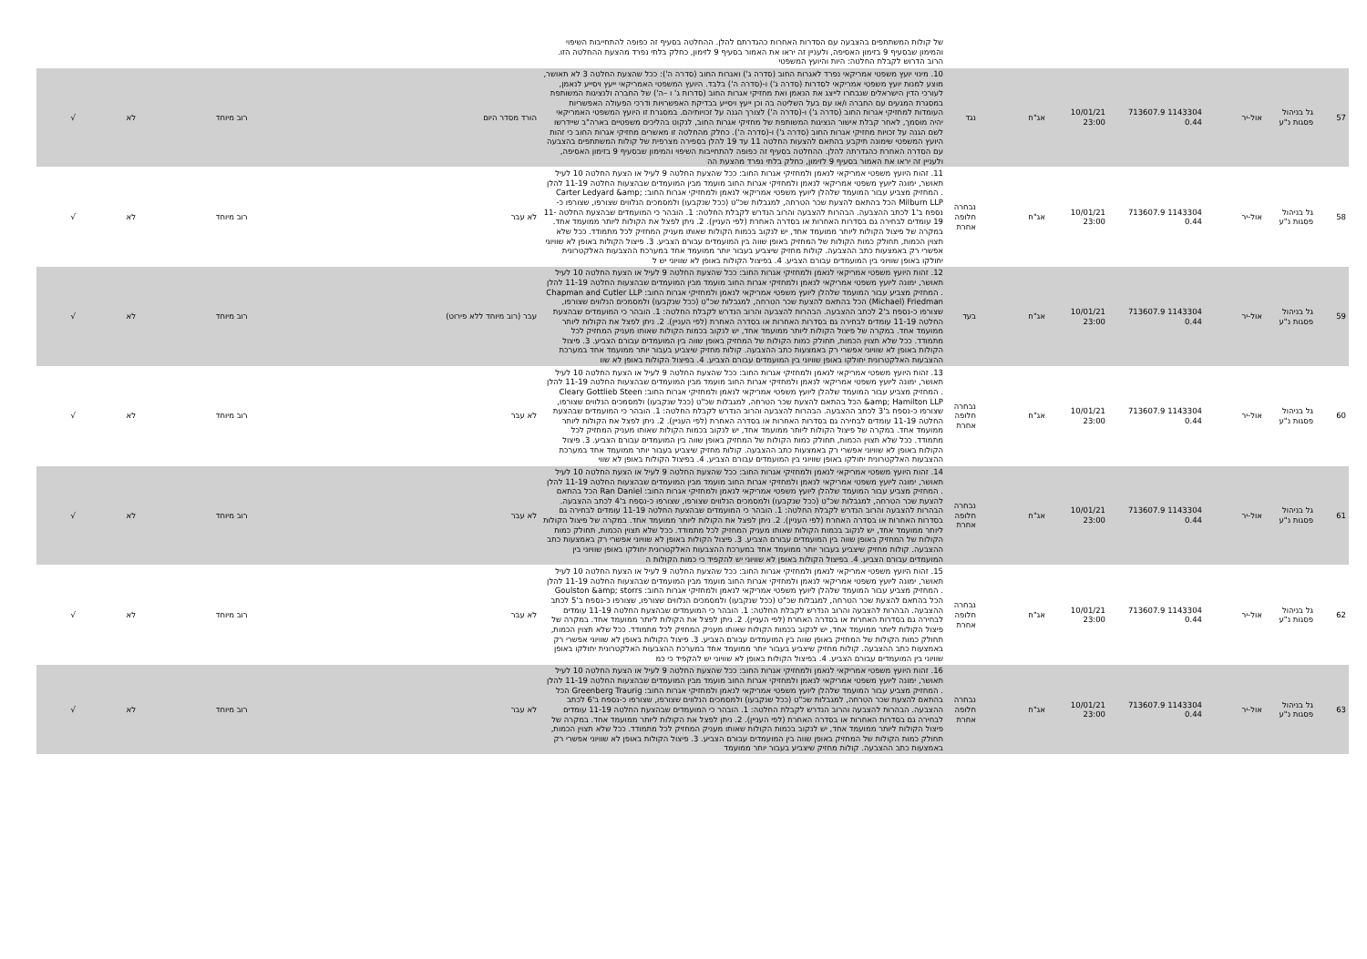| | | | | | | | של קולות המשתתפים בהצבעה עם הסדרות האחרות כהגדרתם להלן. ההחלטה בסעיף זה כפופה להתחייבות השיפוי והמימון שבסעיף 9 בזימון האסיפה, ולעניין זה יראו את האמור בסעיף 9 לזימון, כחלק בלתי נפרד מהצעת ההחלטה הזו. הרוב הדרוש לקבלת החלטה: היות והיועץ המשפטי | | | | |
| 57 | גל בניהול פסגות נ"ע | אול-יר | 1143304 713607.9 0.44 | 10/01/21 23:00 | אג"ח | נגד | 10. מינוי יועץ משפטי אמריקאי נפרד לאגרות החוב (סדרה ג') ואגרות החוב (סדרה ה'): ככל שהצעת החלטה 3 לא תאושר, מוצע למנות יועץ משפטי אמריקאי לסדרות (סדרה ג') ו-(סדרה ה') בלבד. היועץ המשפטי האמריקאי ייעץ ויסייע לנאמן, לעורכי הדין הישראלים שנבחרו לייצג את הנאמן ואת מחזיקי אגרות החוב (סדרות ג' ו –ה') של החברה ולנציגות המשותפת במסגרת המגעים עם החברה ו/או עם בעל השליטה בה וכן ייעץ ויסייע בבדיקת האפשרויות ודרכי הפעולה האפשריות העומדות למחזיקי אגרות החוב (סדרה ג') ו-(סדרה ה') לצורך הגנה על זכויותיהם. במסגרת זו היועץ המשפטי האמריקאי יהיה מוסמך, לאחר קבלת אישור הנציגות המשותפת של מחזיקי אגרות החוב, לנקוט בהליכים משפטיים בארה"ב שיידרשו לשם הגנה על זכויות מחזיקי אגרות החוב (סדרה ג') ו-(סדרה ה'). כחלק מהחלטה זו מאשרים מחזיקי אגרות החוב כי זהות היועץ המשפטי שימונה תיקבע בהתאם להצעות החלטה 11 עד 19 להלן בספירה מצרפית של קולות המשתתפים בהצבעה עם הסדרה האחרת כהגדרתה להלן. ההחלטה בסעיף זה כפופה להתחייבות השיפוי והמימון שבסעיף 9 בזימון האסיפה, ולעניין זה יראו את האמור בסעיף 9 לזימון, כחלק בלתי נפרד מהצעת הה | הורד מסדר היום | רוב מיוחד | לא | √ |
| 58 | גל בניהול פסגות נ"ע | אול-יר | 1143304 713607.9 0.44 | 10/01/21 23:00 | אג"ח | נבחרה חלופה אחרת | 11. זהות היועץ משפטי אמריקאי לנאמן ולמחזיקי אגרות החוב: ככל שהצעת החלטה 9 לעיל או הצעת החלטה 10 לעיל תאושר, ימונה ליועץ משפטי אמריקאי לנאמן ולמחזיקי אגרות החוב מועמד מבין המועמדים שבהצעות החלטה 11-19 להלן . המחזיק מצביע עבור המועמד שלהלן ליועץ משפטי אמריקאי לנאמן ולמחזיקי אגרות החוב: Carter Ledyard &amp; Milburn LLP הכל בהתאם להצעת שכר הטרחה, למגבלות שכ"ט (ככל שנקבעו) ולמסמכים הנלווים שצורפו, שצורפו כ-נספח ב'1 לכתב ההצבעה. הבהרות להצבעה והרוב הנדרש לקבלת החלטה: 1. הובהר כי המועמדים שבהצעת החלטה 11-19 עומדים לבחירה גם בסדרות האחרות או בסדרה האחרת (לפי העניין). 2. ניתן לפצל את הקולות ליותר ממועמד אחד. במקרה של פיצול הקולות ליותר ממועמד אחד, יש לנקוב בכמות הקולות שאותו מעניק המחזיק לכל מתמודד. ככל שלא תצוין הכמות, תחולק כמות הקולות של המחזיק באופן שווה בין המועמדים עבורם הצביע. 3. פיצול הקולות באופן לא שוויוני אפשרי רק באמצעות כתב ההצבעה. קולות מחזיק שיצביע בעבור יותר ממועמד אחד במערכת ההצבעות האלקטרונית יחולקו באופן שוויוני בין המועמדים עבורם הצביע. 4. בפיצול הקולות באופן לא שוויוני יש ל | לא עבר | רוב מיוחד | לא | √ |
| 59 | גל בניהול פסגות נ"ע | אול-יר | 1143304 713607.9 0.44 | 10/01/21 23:00 | אג"ח | בעד | 12. זהות היועץ משפטי אמריקאי לנאמן ולמחזיקי אגרות החוב: ככל שהצעת החלטה 9 לעיל או הצעת החלטה 10 לעיל תאושר, ימונה ליועץ משפטי אמריקאי לנאמן ולמחזיקי אגרות החוב מועמד מבין המועמדים שבהצעות החלטה 11-19 להלן . המחזיק מצביע עבור המועמד שלהלן ליועץ משפטי אמריקאי לנאמן ולמחזיקי אגרות החוב: Chapman and Cutler LLP (Michael) Friedman הכל בהתאם להצעת שכר הטרחה, למגבלות שכ"ט (ככל שנקבעו) ולמסמכים הנלווים שצורפו, שצורפו כ-נספח ב'2 לכתב ההצבעה. הבהרות להצבעה והרוב הנדרש לקבלת החלטה: 1. הובהר כי המועמדים שבהצעת החלטה 11-19 עומדים לבחירה גם בסדרות האחרות או בסדרה האחרת (לפי העניין). 2. ניתן לפצל את הקולות ליותר ממועמד אחד. במקרה של פיצול הקולות ליותר ממועמד אחד, יש לנקוב בכמות הקולות שאותו מעניק המחזיק לכל מתמודד. ככל שלא תצוין הכמות, תחולק כמות הקולות של המחזיק באופן שווה בין המועמדים עבורם הצביע. 3. פיצול הקולות באופן לא שוויוני אפשרי רק באמצעות כתב ההצבעה. קולות מחזיק שיצביע בעבור יותר ממועמד אחד במערכת ההצבעות האלקטרונית יחולקו באופן שוויוני בין המועמדים עבורם הצביע. 4. בפיצול הקולות באופן לא שוו | עבר (רוב מיוחד ללא פירוט) | רוב מיוחד | לא | √ |
| 60 | גל בניהול פסגות נ"ע | אול-יר | 1143304 713607.9 0.44 | 10/01/21 23:00 | אג"ח | נבחרה חלופה אחרת | 13. זהות היועץ משפטי אמריקאי לנאמן ולמחזיקי אגרות החוב: ככל שהצעת החלטה 9 לעיל או הצעת החלטה 10 לעיל תאושר, ימונה ליועץ משפטי אמריקאי לנאמן ולמחזיקי אגרות החוב מועמד מבין המועמדים שבהצעות החלטה 11-19 להלן . המחזיק מצביע עבור המועמד שלהלן ליועץ משפטי אמריקאי לנאמן ולמחזיקי אגרות החוב: Cleary Gottlieb Steen &amp; Hamilton LLP הכל בהתאם להצעת שכר הטרחה, למגבלות שכ"ט (ככל שנקבעו) ולמסמכים הנלווים שצורפו, שצורפו כ-נספח ב'3 לכתב ההצבעה. הבהרות להצבעה והרוב הנדרש לקבלת החלטה: 1. הובהר כי המועמדים שבהצעת החלטה 11-19 עומדים לבחירה גם בסדרות האחרות או בסדרה האחרת (לפי העניין). 2. ניתן לפצל את הקולות ליותר ממועמד אחד. במקרה של פיצול הקולות ליותר ממועמד אחד, יש לנקוב בכמות הקולות שאותו מעניק המחזיק לכל מתמודד. ככל שלא תצוין הכמות, תחולק כמות הקולות של המחזיק באופן שווה בין המועמדים עבורם הצביע. 3. פיצול הקולות באופן לא שוויוני אפשרי רק באמצעות כתב ההצבעה. קולות מחזיק שיצביע בעבור יותר ממועמד אחד במערכת ההצבעות האלקטרונית יחולקו באופן שוויוני בין המועמדים עבורם הצביע. 4. בפיצול הקולות באופן לא שווי | לא עבר | רוב מיוחד | לא | √ |
| 61 | גל בניהול פסגות נ"ע | אול-יר | 1143304 713607.9 0.44 | 10/01/21 23:00 | אג"ח | נבחרה חלופה אחרת | 14. זהות היועץ משפטי אמריקאי לנאמן ולמחזיקי אגרות החוב: ככל שהצעת החלטה 9 לעיל או הצעת החלטה 10 לעיל תאושר, ימונה ליועץ משפטי אמריקאי לנאמן ולמחזיקי אגרות החוב מועמד מבין המועמדים שבהצעות החלטה 11-19 להלן . המחזיק מצביע עבור המועמד שלהלן ליועץ משפטי אמריקאי לנאמן ולמחזיקי אגרות החוב: Ran Daniel הכל בהתאם להצעת שכר הטרחה, למגבלות שכ"ט (ככל שנקבעו) ולמסמכים הנלווים שצורפו, שצורפו כ-נספח ב'4 לכתב ההצבעה. הבהרות להצבעה והרוב הנדרש לקבלת החלטה: 1. הובהר כי המועמדים שבהצעת החלטה 11-19 עומדים לבחירה גם בסדרות האחרות או בסדרה האחרת (לפי העניין). 2. ניתן לפצל את הקולות ליותר ממועמד אחד. במקרה של פיצול הקולות ליותר ממועמד אחד, יש לנקוב בכמות הקולות שאותו מעניק המחזיק לכל מתמודד. ככל שלא תצוין הכמות, תחולק כמות הקולות של המחזיק באופן שווה בין המועמדים עבורם הצביע. 3. פיצול הקולות באופן לא שוויוני אפשרי רק באמצעות כתב ההצבעה. קולות מחזיק שיצביע בעבור יותר ממועמד אחד במערכת ההצבעות האלקטרונית יחולקו באופן שוויוני בין המועמדים עבורם הצביע. 4. בפיצול הקולות באופן לא שוויוני יש להקפיד כי כמות הקולות ה | לא עבר | רוב מיוחד | לא | √ |
| 62 | גל בניהול פסגות נ"ע | אול-יר | 1143304 713607.9 0.44 | 10/01/21 23:00 | אג"ח | נבחרה חלופה אחרת | 15. זהות היועץ משפטי אמריקאי לנאמן ולמחזיקי אגרות החוב: ככל שהצעת החלטה 9 לעיל או הצעת החלטה 10 לעיל תאושר, ימונה ליועץ משפטי אמריקאי לנאמן ולמחזיקי אגרות החוב מועמד מבין המועמדים שבהצעות החלטה 11-19 להלן . המחזיק מצביע עבור המועמד שלהלן ליועץ משפטי אמריקאי לנאמן ולמחזיקי אגרות החוב: Goulston &amp; storrs הכל בהתאם להצעת שכר הטרחה, למגבלות שכ"ט (ככל שנקבעו) ולמסמכים הנלווים שצורפו, שצורפו כ-נספח ב'5 לכתב ההצבעה. הבהרות להצבעה והרוב הנדרש לקבלת החלטה: 1. הובהר כי המועמדים שבהצעת החלטה 11-19 עומדים לבחירה גם בסדרות האחרות או בסדרה האחרת (לפי העניין). 2. ניתן לפצל את הקולות ליותר ממועמד אחד. במקרה של פיצול הקולות ליותר ממועמד אחד, יש לנקוב בכמות הקולות שאותו מעניק המחזיק לכל מתמודד. ככל שלא תצוין הכמות, תחולק כמות הקולות של המחזיק באופן שווה בין המועמדים עבורם הצביע. 3. פיצול הקולות באופן לא שוויוני אפשרי רק באמצעות כתב ההצבעה. קולות מחזיק שיצביע בעבור יותר ממועמד אחד במערכת ההצבעות האלקטרונית יחולקו באופן שוויוני בין המועמדים עבורם הצביע. 4. בפיצול הקולות באופן לא שוויוני יש להקפיד כי כמ | לא עבר | רוב מיוחד | לא | √ |
| 63 | גל בניהול פסגות נ"ע | אול-יר | 1143304 713607.9 0.44 | 10/01/21 23:00 | אג"ח | נבחרה חלופה אחרת | 16. זהות היועץ משפטי אמריקאי לנאמן ולמחזיקי אגרות החוב: ככל שהצעת החלטה 9 לעיל או הצעת החלטה 10 לעיל תאושר, ימונה ליועץ משפטי אמריקאי לנאמן ולמחזיקי אגרות החוב מועמד מבין המועמדים שבהצעות החלטה 11-19 להלן . המחזיק מצביע עבור המועמד שלהלן ליועץ משפטי אמריקאי לנאמן ולמחזיקי אגרות החוב: Greenberg Traurig הכל בהתאם להצעת שכר הטרחה, למגבלות שכ"ט (ככל שנקבעו) ולמסמכים הנלווים שצורפו, שצורפו כ-נספח ב'6 לכתב ההצבעה. הבהרות להצבעה והרוב הנדרש לקבלת החלטה: 1. הובהר כי המועמדים שבהצעת החלטה 11-19 עומדים לבחירה גם בסדרות האחרות או בסדרה האחרת (לפי העניין). 2. ניתן לפצל את הקולות ליותר ממועמד אחד. במקרה של פיצול הקולות ליותר ממועמד אחד, יש לנקוב בכמות הקולות שאותו מעניק המחזיק לכל מתמודד. ככל שלא תצוין הכמות, תחולק כמות הקולות של המחזיק באופן שווה בין המועמדים עבורם הצביע. 3. פיצול הקולות באופן לא שוויוני אפשרי רק באמצעות כתב ההצבעה. קולות מחזיק שיצביע בעבור יותר ממועמד | לא עבר | רוב מיוחד | לא | √ |